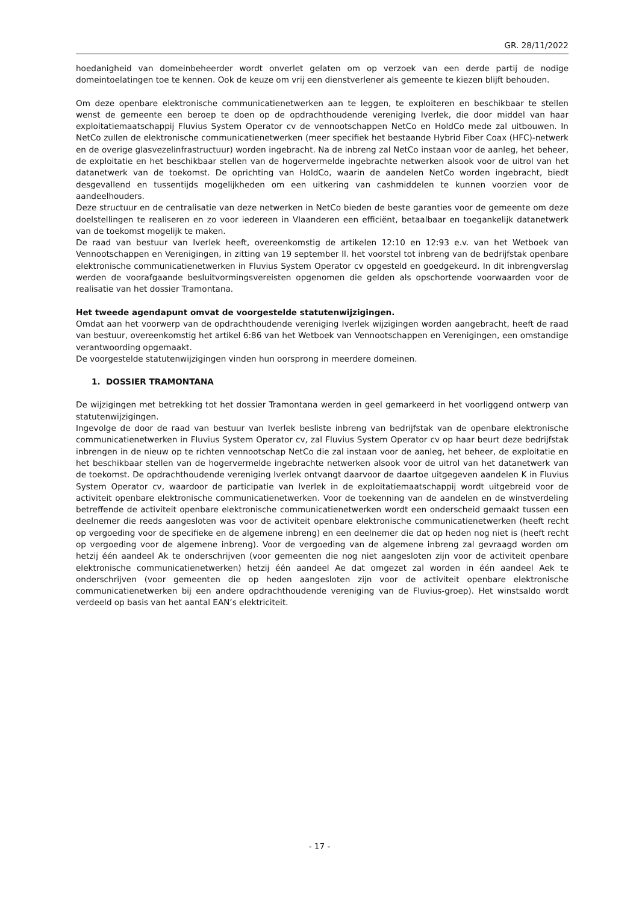GR. 28/11/2022
hoedanigheid van domeinbeheerder wordt onverlet gelaten om op verzoek van een derde partij de nodige domeintoelatingen toe te kennen. Ook de keuze om vrij een dienstverlener als gemeente te kiezen blijft behouden.
Om deze openbare elektronische communicatienetwerken aan te leggen, te exploiteren en beschikbaar te stellen wenst de gemeente een beroep te doen op de opdrachthoudende vereniging Iverlek, die door middel van haar exploitatiemaatschappij Fluvius System Operator cv de vennootschappen NetCo en HoldCo mede zal uitbouwen. In NetCo zullen de elektronische communicatienetwerken (meer specifiek het bestaande Hybrid Fiber Coax (HFC)-netwerk en de overige glasvezelinfrastructuur) worden ingebracht. Na de inbreng zal NetCo instaan voor de aanleg, het beheer, de exploitatie en het beschikbaar stellen van de hogervermelde ingebrachte netwerken alsook voor de uitrol van het datanetwerk van de toekomst. De oprichting van HoldCo, waarin de aandelen NetCo worden ingebracht, biedt desgevallend en tussentijds mogelijkheden om een uitkering van cashmiddelen te kunnen voorzien voor de aandeelhouders.
Deze structuur en de centralisatie van deze netwerken in NetCo bieden de beste garanties voor de gemeente om deze doelstellingen te realiseren en zo voor iedereen in Vlaanderen een efficiënt, betaalbaar en toegankelijk datanetwerk van de toekomst mogelijk te maken.
De raad van bestuur van Iverlek heeft, overeenkomstig de artikelen 12:10 en 12:93 e.v. van het Wetboek van Vennootschappen en Verenigingen, in zitting van 19 september ll. het voorstel tot inbreng van de bedrijfstak openbare elektronische communicatienetwerken in Fluvius System Operator cv opgesteld en goedgekeurd. In dit inbrengverslag werden de voorafgaande besluitvormingsvereisten opgenomen die gelden als opschortende voorwaarden voor de realisatie van het dossier Tramontana.
Het tweede agendapunt omvat de voorgestelde statutenwijzigingen.
Omdat aan het voorwerp van de opdrachthoudende vereniging Iverlek wijzigingen worden aangebracht, heeft de raad van bestuur, overeenkomstig het artikel 6:86 van het Wetboek van Vennootschappen en Verenigingen, een omstandige verantwoording opgemaakt.
De voorgestelde statutenwijzigingen vinden hun oorsprong in meerdere domeinen.
1. DOSSIER TRAMONTANA
De wijzigingen met betrekking tot het dossier Tramontana werden in geel gemarkeerd in het voorliggend ontwerp van statutenwijzigingen.
Ingevolge de door de raad van bestuur van Iverlek besliste inbreng van bedrijfstak van de openbare elektronische communicatienetwerken in Fluvius System Operator cv, zal Fluvius System Operator cv op haar beurt deze bedrijfstak inbrengen in de nieuw op te richten vennootschap NetCo die zal instaan voor de aanleg, het beheer, de exploitatie en het beschikbaar stellen van de hogervermelde ingebrachte netwerken alsook voor de uitrol van het datanetwerk van de toekomst. De opdrachthoudende vereniging Iverlek ontvangt daarvoor de daartoe uitgegeven aandelen K in Fluvius System Operator cv, waardoor de participatie van Iverlek in de exploitatiemaatschappij wordt uitgebreid voor de activiteit openbare elektronische communicatienetwerken. Voor de toekenning van de aandelen en de winstverdeling betreffende de activiteit openbare elektronische communicatienetwerken wordt een onderscheid gemaakt tussen een deelnemer die reeds aangesloten was voor de activiteit openbare elektronische communicatienetwerken (heeft recht op vergoeding voor de specifieke en de algemene inbreng) en een deelnemer die dat op heden nog niet is (heeft recht op vergoeding voor de algemene inbreng). Voor de vergoeding van de algemene inbreng zal gevraagd worden om hetzij één aandeel Ak te onderschrijven (voor gemeenten die nog niet aangesloten zijn voor de activiteit openbare elektronische communicatienetwerken) hetzij één aandeel Ae dat omgezet zal worden in één aandeel Aek te onderschrijven (voor gemeenten die op heden aangesloten zijn voor de activiteit openbare elektronische communicatienetwerken bij een andere opdrachthoudende vereniging van de Fluvius-groep). Het winstsaldo wordt verdeeld op basis van het aantal EAN’s elektriciteit.
- 17 -